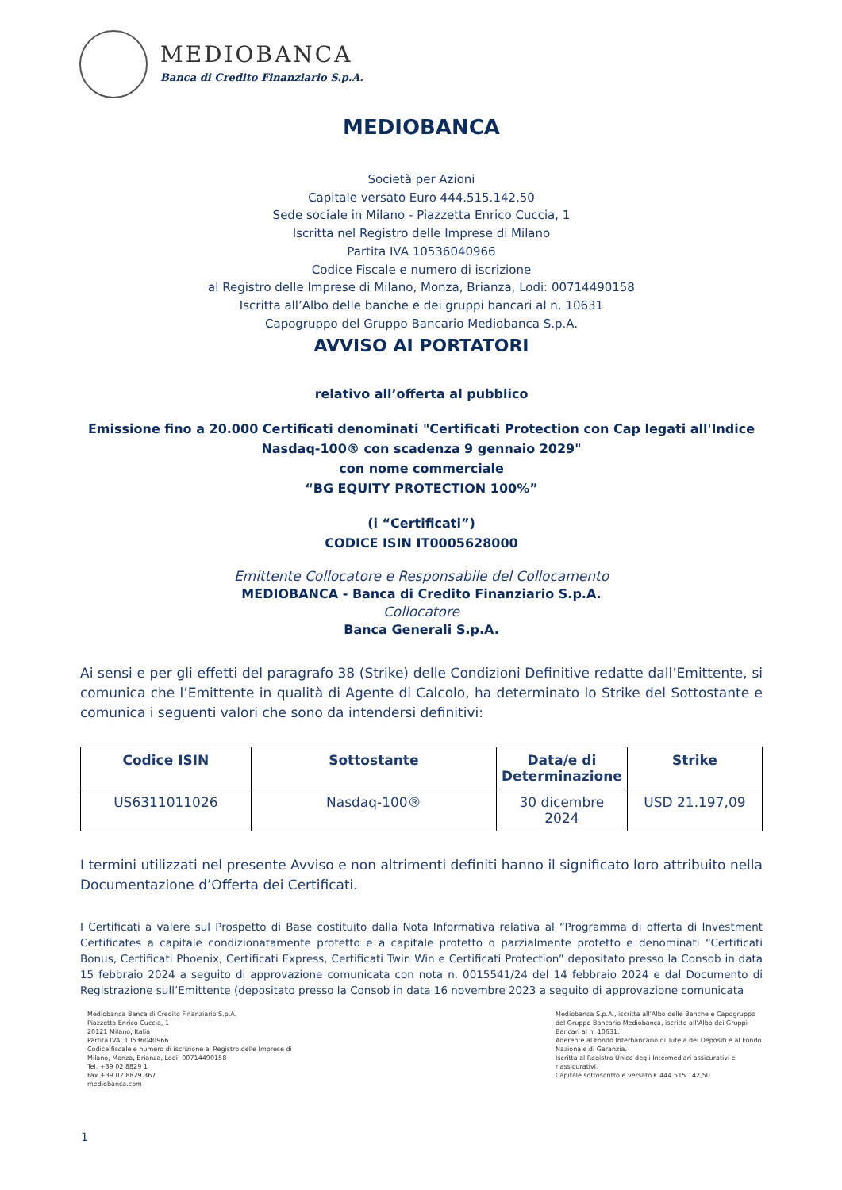MEDIOBANCA
Banca di Credito Finanziario S.p.A.
MEDIOBANCA
Società per Azioni
Capitale versato Euro 444.515.142,50
Sede sociale in Milano - Piazzetta Enrico Cuccia, 1
Iscritta nel Registro delle Imprese di Milano
Partita IVA 10536040966
Codice Fiscale e numero di iscrizione
al Registro delle Imprese di Milano, Monza, Brianza, Lodi: 00714490158
Iscritta all’Albo delle banche e dei gruppi bancari al n. 10631
Capogruppo del Gruppo Bancario Mediobanca S.p.A.
AVVISO AI PORTATORI
relativo all’offerta al pubblico
Emissione fino a 20.000 Certificati denominati "Certificati Protection con Cap legati all'Indice Nasdaq-100® con scadenza 9 gennaio 2029"
con nome commerciale
“BG EQUITY PROTECTION 100%”
(i “Certificati”)
CODICE ISIN IT0005628000
Emittente Collocatore e Responsabile del Collocamento
MEDIOBANCA - Banca di Credito Finanziario S.p.A.
Collocatore
Banca Generali S.p.A.
Ai sensi e per gli effetti del paragrafo 38 (Strike) delle Condizioni Definitive redatte dall’Emittente, si comunica che l’Emittente in qualità di Agente di Calcolo, ha determinato lo Strike del Sottostante e comunica i seguenti valori che sono da intendersi definitivi:
| Codice ISIN | Sottostante | Data/e di Determinazione | Strike |
| --- | --- | --- | --- |
| US6311011026 | Nasdaq-100® | 30 dicembre 2024 | USD 21.197,09 |
I termini utilizzati nel presente Avviso e non altrimenti definiti hanno il significato loro attribuito nella Documentazione d’Offerta dei Certificati.
I Certificati a valere sul Prospetto di Base costituito dalla Nota Informativa relativa al “Programma di offerta di Investment Certificates a capitale condizionatamente protetto e a capitale protetto o parzialmente protetto e denominati “Certificati Bonus, Certificati Phoenix, Certificati Express, Certificati Twin Win e Certificati Protection” depositato presso la Consob in data 15 febbraio 2024 a seguito di approvazione comunicata con nota n. 0015541/24 del 14 febbraio 2024 e dal Documento di Registrazione sull’Emittente (depositato presso la Consob in data 16 novembre 2023 a seguito di approvazione comunicata
Mediobanca Banca di Credito Finanziario S.p.A.
Piazzetta Enrico Cuccia, 1
20121 Milano, Italia
Partita IVA: 10536040966
Codice fiscale e numero di iscrizione al Registro delle Imprese di
Milano, Monza, Brianza, Lodi: 00714490158
Tel. +39 02 8829 1
Fax +39 02 8829 367
mediobanca.com
Mediobanca S.p.A., iscritta all’Albo delle Banche e Capogruppo del Gruppo Bancario Mediobanca, iscritto all’Albo dei Gruppi Bancari al n. 10631.
Aderente al Fondo Interbancario di Tutela dei Depositi e al Fondo Nazionale di Garanzia.
Iscritta al Registro Unico degli Intermediari assicurativi e riassicurativi.
Capitale sottoscritto e versato € 444.515.142,50
1